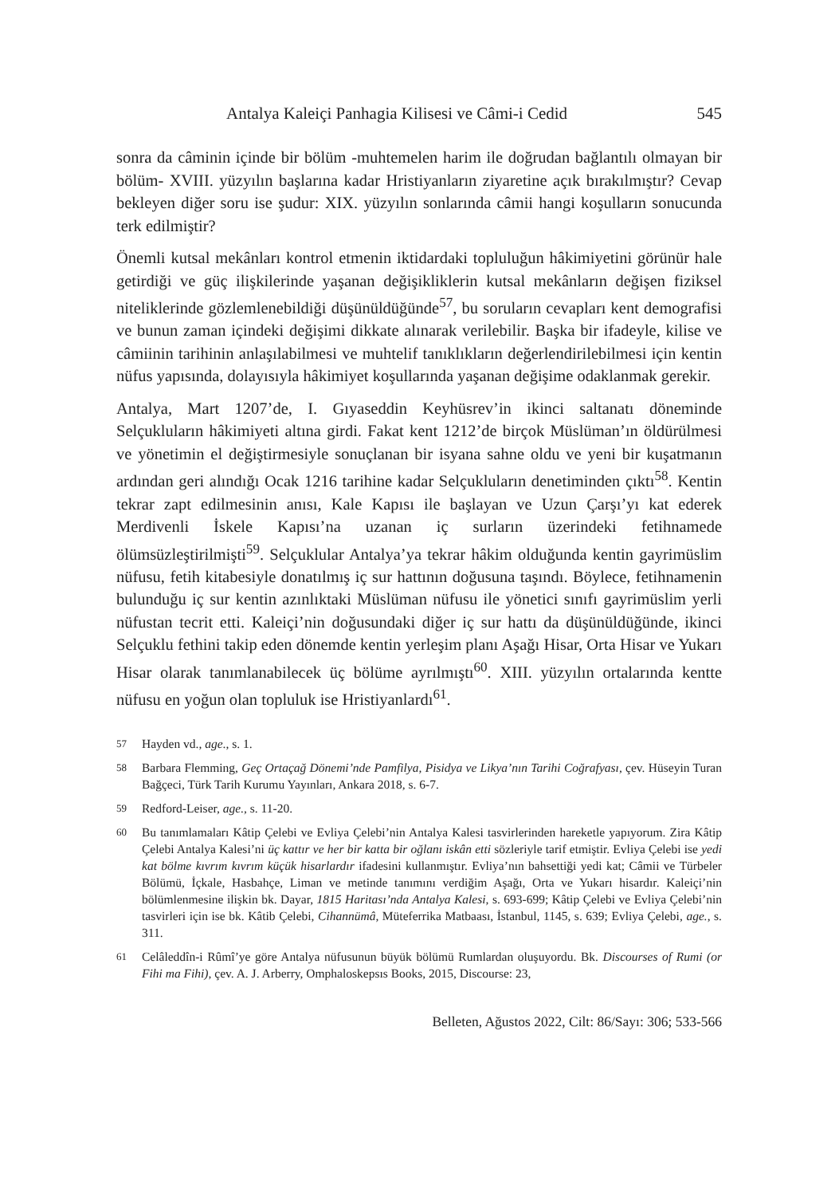Antalya Kaleiçi Panhagia Kilisesi ve Câmi-i Cedid 545
sonra da câminin içinde bir bölüm -muhtemelen harim ile doğrudan bağlantılı olmayan bir bölüm- XVIII. yüzyılın başlarına kadar Hristiyanların ziyaretine açık bırakılmıştır? Cevap bekleyen diğer soru ise şudur: XIX. yüzyılın sonlarında câmii hangi koşulların sonucunda terk edilmiştir?
Önemli kutsal mekânları kontrol etmenin iktidardaki topluluğun hâkimiyetini görünür hale getirdiği ve güç ilişkilerinde yaşanan değişikliklerin kutsal mekânların değişen fiziksel niteliklerinde gözlemlenebildiği düşünüldüğünde<sup>57</sup>, bu soruların cevapları kent demografisi ve bunun zaman içindeki değişimi dikkate alınarak verilebilir. Başka bir ifadeyle, kilise ve câmiinin tarihinin anlaşılabilmesi ve muhtelif tanıklıkların değerlendirilebilmesi için kentin nüfus yapısında, dolayısıyla hâkimiyet koşullarında yaşanan değişime odaklanmak gerekir.
Antalya, Mart 1207’de, I. Gıyaseddin Keyhüsrev’in ikinci saltanatı döneminde Selçukluların hâkimiyeti altına girdi. Fakat kent 1212’de birçok Müslüman’ın öldürülmesi ve yönetimin el değiştirmesiyle sonuçlanan bir isyana sahne oldu ve yeni bir kuşatmanın ardından geri alındığı Ocak 1216 tarihine kadar Selçukluların denetiminden çıktı<sup>58</sup>. Kentin tekrar zapt edilmesinin anısı, Kale Kapısı ile başlayan ve Uzun Çarşı’yı kat ederek Merdivenli İskele Kapısı’na uzanan iç surların üzerindeki fetihnamede ölümsüzleştirilmişti<sup>59</sup>. Selçuklular Antalya’ya tekrar hâkim olduğunda kentin gayrimüslim nüfusu, fetih kitabesiyle donatılmış iç sur hattının doğusuna taşındı. Böylece, fetihnamenin bulunduğu iç sur kentin azınlıktaki Müslüman nüfusu ile yönetici sınıfı gayrimüslim yerli nüfustan tecrit etti. Kaleiçi’nin doğusundaki diğer iç sur hattı da düşünüldüğünde, ikinci Selçuklu fethini takip eden dönemde kentin yerleşim planı Aşağı Hisar, Orta Hisar ve Yukarı Hisar olarak tanımlanabilecek üç bölüme ayrılmıştı<sup>60</sup>. XIII. yüzyılın ortalarında kentte nüfusu en yoğun olan topluluk ise Hristiyanlardı<sup>61</sup>.
57 Hayden vd., age., s. 1.
58 Barbara Flemming, Geç Ortaçağ Dönemi’nde Pamfilya, Pisidya ve Likya’nın Tarihi Coğrafyası, çev. Hüseyin Turan Bağçeci, Türk Tarih Kurumu Yayınları, Ankara 2018, s. 6-7.
59 Redford-Leiser, age., s. 11-20.
60 Bu tanımlamaları Kâtip Çelebi ve Evliya Çelebi’nin Antalya Kalesi tasvirlerinden hareketle yapıyorum. Zira Kâtip Çelebi Antalya Kalesi’ni üç kattır ve her bir katta bir oğlanı iskân etti sözleriyle tarif etmiştir. Evliya Çelebi ise yedi kat bölme kıvrım kıvrım küçük hisarlardır ifadesini kullanmıştır. Evliya’nın bahsettiği yedi kat; Câmii ve Türbeler Bölümü, İçkale, Hasbahçe, Liman ve metinde tanımını verdiğim Aşağı, Orta ve Yukarı hisardır. Kaleiçi’nin bölümlenmesine ilişkin bk. Dayar, 1815 Haritası’nda Antalya Kalesi, s. 693-699; Kâtip Çelebi ve Evliya Çelebi’nin tasvirleri için ise bk. Kâtib Çelebi, Cihannümâ, Müteferrika Matbaası, İstanbul, 1145, s. 639; Evliya Çelebi, age., s. 311.
61 Celâleddîn-i Rûmî’ye göre Antalya nüfusunun büyük bölümü Rumlardan oluşuyordu. Bk. Discourses of Rumi (or Fihi ma Fihi), çev. A. J. Arberry, Omphaloskepsıs Books, 2015, Discourse: 23,
Belleten, Ağustos 2022, Cilt: 86/Sayı: 306; 533-566